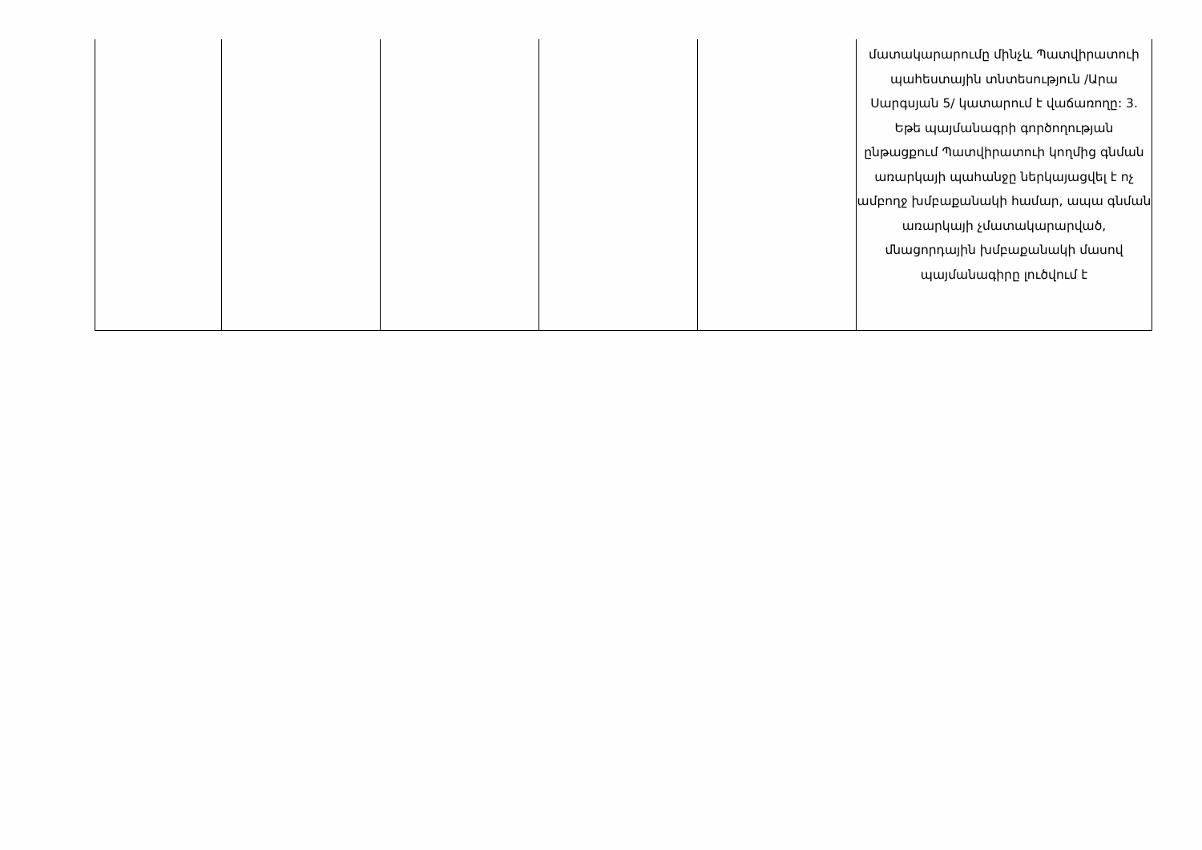| | | | | | մատակարարումը մինչև Պատվիրատուի պահեստային տնտեսություն /Արա Սարգսյան 5/ կատարում է վաճառողը: 3. Եթե պայմանագրի գործողության ընթացքում Պատվիրատուի կողմից գնման առարկայի պահանջը ներկայացվել է ոչ ամբողջ խմբաքանակի համար, ապա գնման առարկայի չմատակարարված, մնացորդային խմբաքանակի մասով պայմանագիրը լուծվում է |